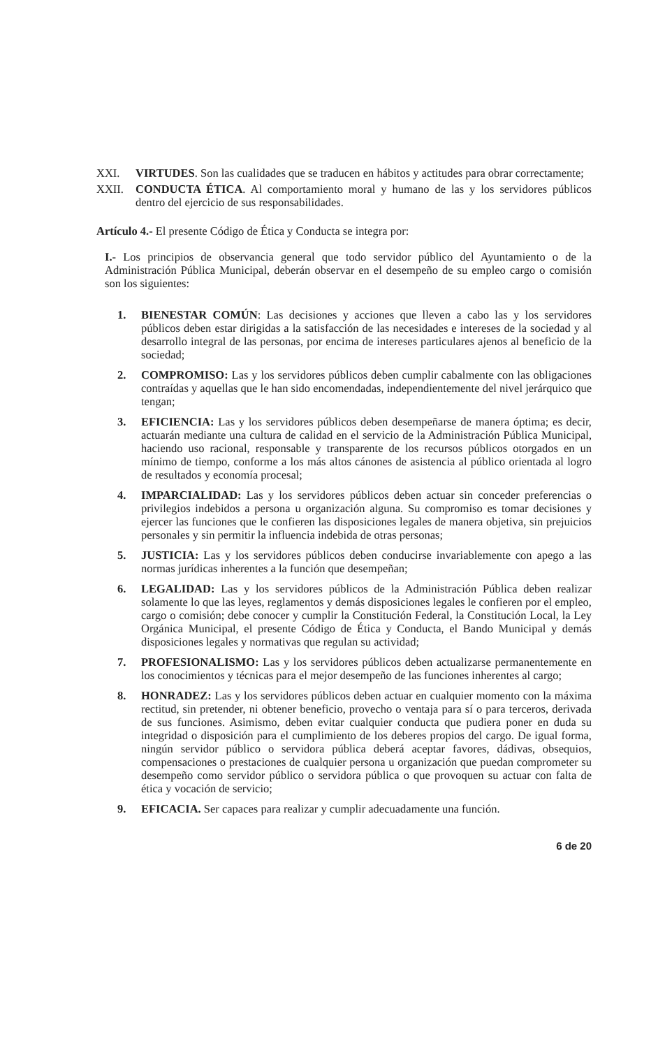XXI. VIRTUDES. Son las cualidades que se traducen en hábitos y actitudes para obrar correctamente;
XXII. CONDUCTA ÉTICA. Al comportamiento moral y humano de las y los servidores públicos dentro del ejercicio de sus responsabilidades.
Artículo 4.- El presente Código de Ética y Conducta se integra por:
I.- Los principios de observancia general que todo servidor público del Ayuntamiento o de la Administración Pública Municipal, deberán observar en el desempeño de su empleo cargo o comisión son los siguientes:
1. BIENESTAR COMÚN: Las decisiones y acciones que lleven a cabo las y los servidores públicos deben estar dirigidas a la satisfacción de las necesidades e intereses de la sociedad y al desarrollo integral de las personas, por encima de intereses particulares ajenos al beneficio de la sociedad;
2. COMPROMISO: Las y los servidores públicos deben cumplir cabalmente con las obligaciones contraídas y aquellas que le han sido encomendadas, independientemente del nivel jerárquico que tengan;
3. EFICIENCIA: Las y los servidores públicos deben desempeñarse de manera óptima; es decir, actuarán mediante una cultura de calidad en el servicio de la Administración Pública Municipal, haciendo uso racional, responsable y transparente de los recursos públicos otorgados en un mínimo de tiempo, conforme a los más altos cánones de asistencia al público orientada al logro de resultados y economía procesal;
4. IMPARCIALIDAD: Las y los servidores públicos deben actuar sin conceder preferencias o privilegios indebidos a persona u organización alguna. Su compromiso es tomar decisiones y ejercer las funciones que le confieren las disposiciones legales de manera objetiva, sin prejuicios personales y sin permitir la influencia indebida de otras personas;
5. JUSTICIA: Las y los servidores públicos deben conducirse invariablemente con apego a las normas jurídicas inherentes a la función que desempeñan;
6. LEGALIDAD: Las y los servidores públicos de la Administración Pública deben realizar solamente lo que las leyes, reglamentos y demás disposiciones legales le confieren por el empleo, cargo o comisión; debe conocer y cumplir la Constitución Federal, la Constitución Local, la Ley Orgánica Municipal, el presente Código de Ética y Conducta, el Bando Municipal y demás disposiciones legales y normativas que regulan su actividad;
7. PROFESIONALISMO: Las y los servidores públicos deben actualizarse permanentemente en los conocimientos y técnicas para el mejor desempeño de las funciones inherentes al cargo;
8. HONRADEZ: Las y los servidores públicos deben actuar en cualquier momento con la máxima rectitud, sin pretender, ni obtener beneficio, provecho o ventaja para sí o para terceros, derivada de sus funciones. Asimismo, deben evitar cualquier conducta que pudiera poner en duda su integridad o disposición para el cumplimiento de los deberes propios del cargo. De igual forma, ningún servidor público o servidora pública deberá aceptar favores, dádivas, obsequios, compensaciones o prestaciones de cualquier persona u organización que puedan comprometer su desempeño como servidor público o servidora pública o que provoquen su actuar con falta de ética y vocación de servicio;
9. EFICACIA. Ser capaces para realizar y cumplir adecuadamente una función.
6 de 20